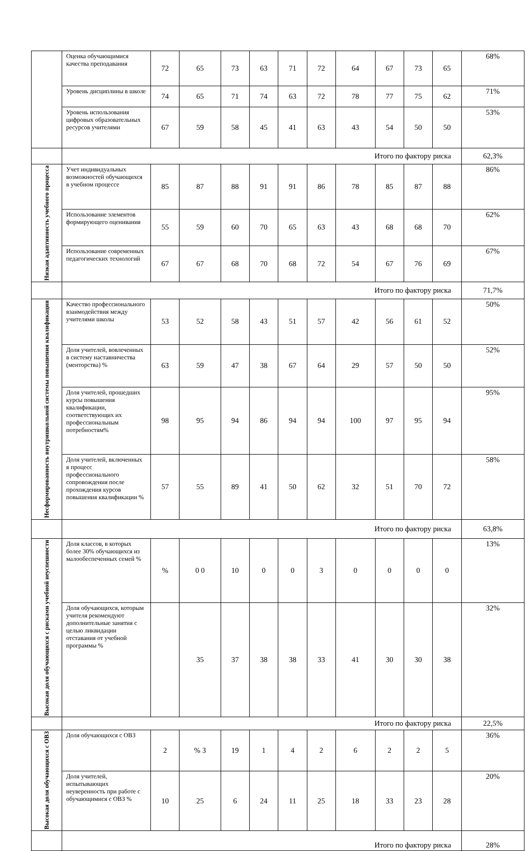| | Оценка обучающимися качества преподавания | 72 | 65 | 73 | 63 | 71 | 72 | 64 | 67 | 73 | 65 | 68% |
| | Уровень дисциплины в школе | 74 | 65 | 71 | 74 | 63 | 72 | 78 | 77 | 75 | 62 | 71% |
| | Уровень использования цифровых образовательных ресурсов учителями | 67 | 59 | 58 | 45 | 41 | 63 | 43 | 54 | 50 | 50 | 53% |
| | Итого по фактору риска | | | | | | | | | | | 62,3% |
| Низкая адаптивность учебного процесса | Учет индивидуальных возможностей обучающихся в учебном процессе | 85 | 87 | 88 | 91 | 91 | 86 | 78 | 85 | 87 | 88 | 86% |
| | Использование элементов формирующего оценивания | 55 | 59 | 60 | 70 | 65 | 63 | 43 | 68 | 68 | 70 | 62% |
| | Использование современных педагогических технологий | 67 | 67 | 68 | 70 | 68 | 72 | 54 | 67 | 76 | 69 | 67% |
| | Итого по фактору риска | | | | | | | | | | | 71,7% |
| Несформированность внутришкольной системы повышения квалификации | Качество профессионального взаимодействия между учителями школы | 53 | 52 | 58 | 43 | 51 | 57 | 42 | 56 | 61 | 52 | 50% |
| | Доля учителей, вовлеченных в систему наставничества (менторства) % | 63 | 59 | 47 | 38 | 67 | 64 | 29 | 57 | 50 | 50 | 52% |
| | Доля учителей, прошедших курсы повышения квалификации, соответствующих их профессиональным потребностям% | 98 | 95 | 94 | 86 | 94 | 94 | 100 | 97 | 95 | 94 | 95% |
| | Доля учителей, включенных в процесс профессионального сопровождения после прохождения курсов повышения квалификации % | 57 | 55 | 89 | 41 | 50 | 62 | 32 | 51 | 70 | 72 | 58% |
| | Итого по фактору риска | | | | | | | | | | | 63,8% |
| Высокая доля обучающихся с рисками учебной неуспешности | Доля классов, в которых более 30% обучающихся из малообеспеченных семей % | % | 0 0 | 10 | 0 | 0 | 3 | 0 | 0 | 0 | 0 | 13% |
| | Доля обучающихся, которым учителя рекомендуют дополнительные занятия с целью ликвидации отставания от учебной программы % | | 35 | 37 | 38 | 38 | 33 | 41 | 30 | 30 | 38 | 32% |
| | Итого по фактору риска | | | | | | | | | | | 22,5% |
| Высокая доля обучающихся с ОВЗ | Доля обучающихся с ОВЗ | 2 | % 3 | 19 | 1 | 4 | 2 | 6 | 2 | 2 | 5 | 36% |
| | Доля учителей, испытывающих неуверенность при работе с обучающимися с ОВЗ % | 10 | 25 | 6 | 24 | 11 | 25 | 18 | 33 | 23 | 28 | 20% |
| | Итого по фактору риска | | | | | | | | | | | 28% |